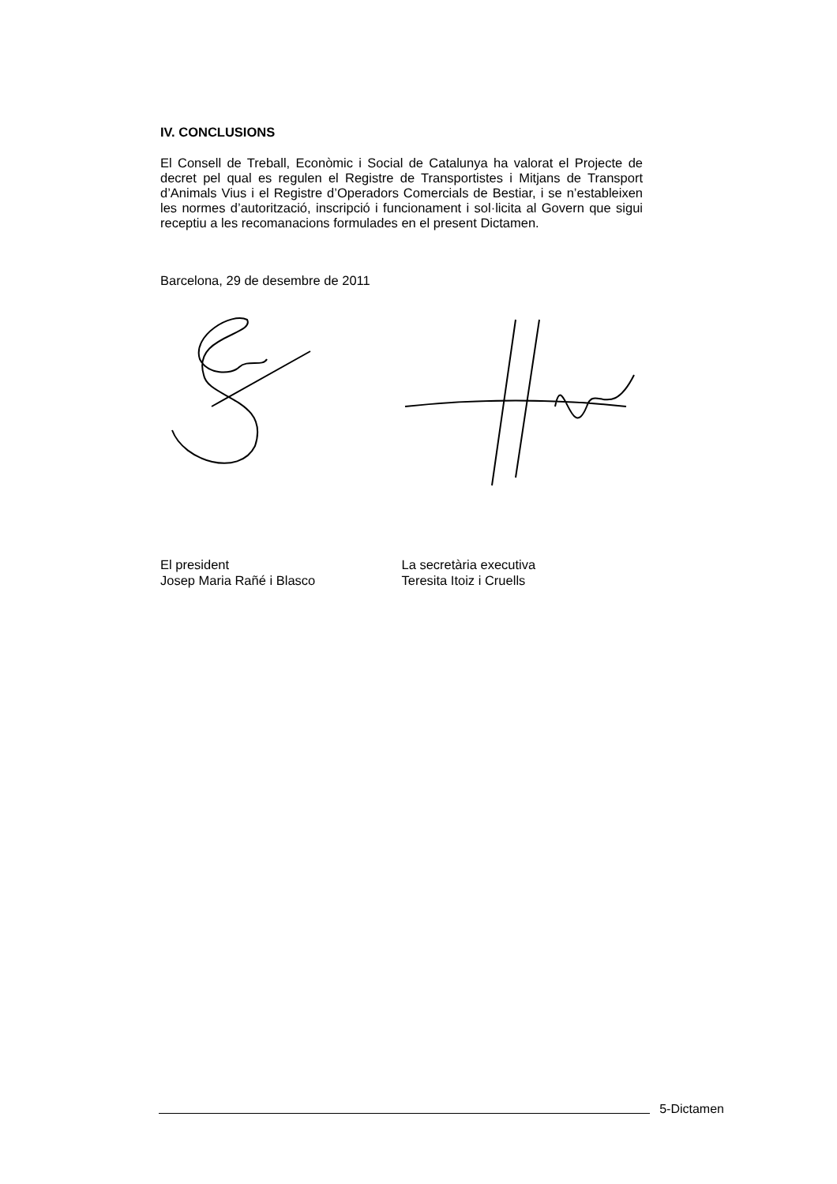IV. CONCLUSIONS
El Consell de Treball, Econòmic i Social de Catalunya ha valorat el Projecte de decret pel qual es regulen el Registre de Transportistes i Mitjans de Transport d’Animals Vius i el Registre d’Operadors Comercials de Bestiar, i se n’estableixen les normes d’autorització, inscripció i funcionament i sol·licita al Govern que sigui receptiu a les recomanacions formulades en el present Dictamen.
Barcelona, 29 de desembre de 2011
El president
Josep Maria Rañé i Blasco
La secretària executiva
Teresita Itoiz i Cruells
5-Dictamen